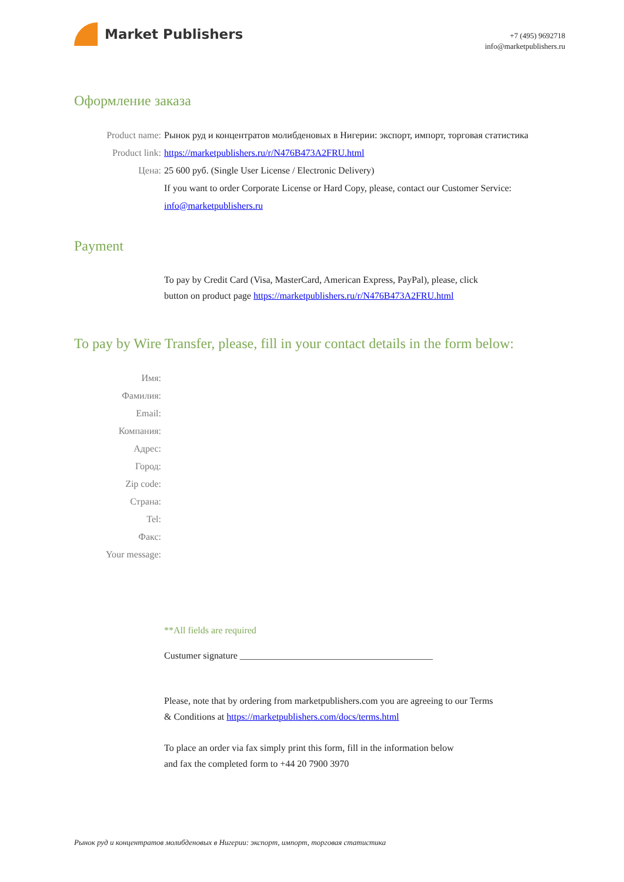Market Publishers
+7 (495) 9692718
info@marketpublishers.ru
Оформление заказа
Product name: Рынок руд и концентратов молибденовых в Нигерии: экспорт, импорт, торговая статистика
Product link: https://marketpublishers.ru/r/N476B473A2FRU.html
Цена: 25 600 руб. (Single User License / Electronic Delivery)
If you want to order Corporate License or Hard Copy, please, contact our Customer Service:
info@marketpublishers.ru
Payment
To pay by Credit Card (Visa, MasterCard, American Express, PayPal), please, click
button on product page https://marketpublishers.ru/r/N476B473A2FRU.html
To pay by Wire Transfer, please, fill in your contact details in the form below:
Имя:
Фамилия:
Email:
Компания:
Адрес:
Город:
Zip code:
Страна:
Tel:
Факс:
Your message:
**All fields are required
Custumer signature _________________________________________
Please, note that by ordering from marketpublishers.com you are agreeing to our Terms
& Conditions at https://marketpublishers.com/docs/terms.html
To place an order via fax simply print this form, fill in the information below
and fax the completed form to +44 20 7900 3970
Рынок руд и концентратов молибденовых в Нигерии: экспорт, импорт, торговая статистика